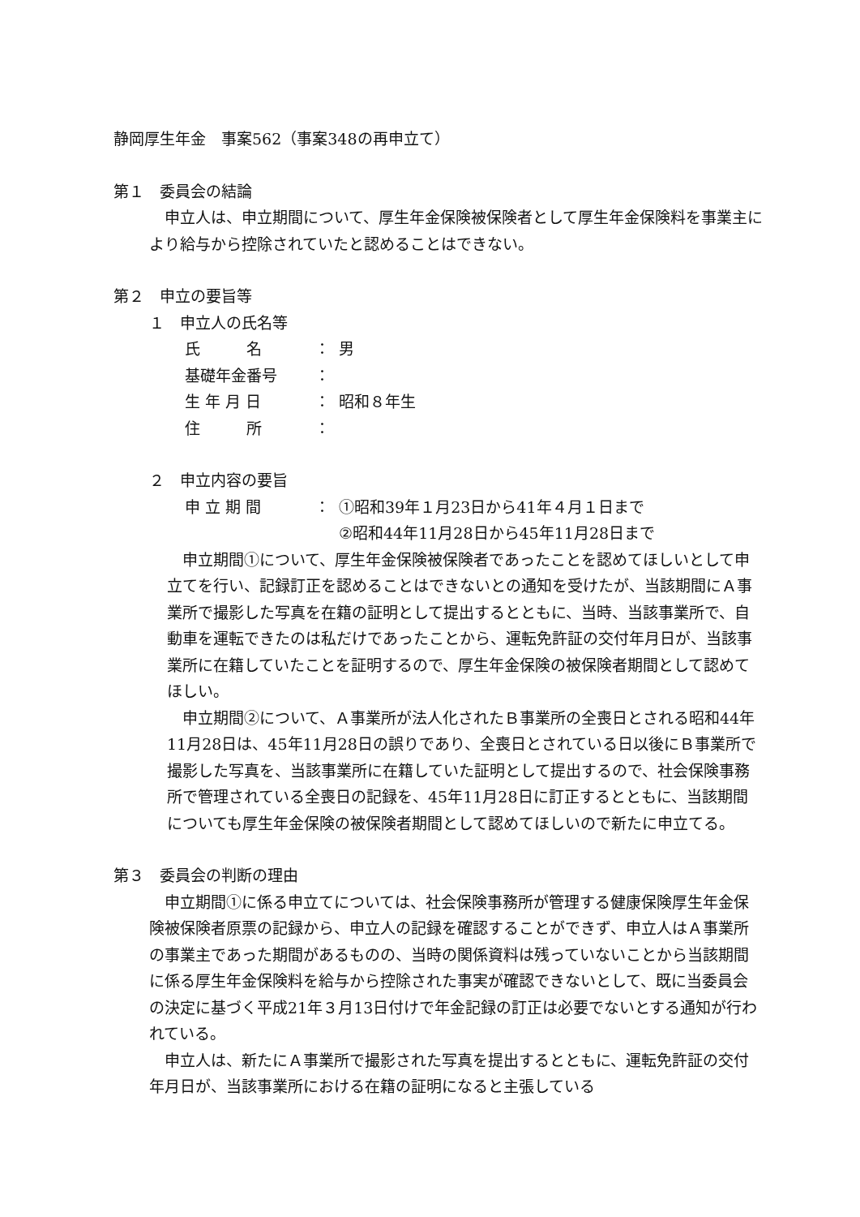静岡厚生年金　事案562（事案348の再申立て）
第１　委員会の結論
　申立人は、申立期間について、厚生年金保険被保険者として厚生年金保険料を事業主により給与から控除されていたと認めることはできない。
第２　申立の要旨等
１　申立人の氏名等
氏　　　名 ： 男
基礎年金番号 ：
生 年 月 日 ： 昭和８年生
住　　　所 ：
２　申立内容の要旨
申 立 期 間 ： ①昭和39年１月23日から41年４月１日まで
②昭和44年11月28日から45年11月28日まで
　申立期間①について、厚生年金保険被保険者であったことを認めてほしいとして申立てを行い、記録訂正を認めることはできないとの通知を受けたが、当該期間にＡ事業所で撮影した写真を在籍の証明として提出するとともに、当時、当該事業所で、自動車を運転できたのは私だけであったことから、運転免許証の交付年月日が、当該事業所に在籍していたことを証明するので、厚生年金保険の被保険者期間として認めてほしい。
　申立期間②について、Ａ事業所が法人化されたＢ事業所の全喪日とされる昭和44年11月28日は、45年11月28日の誤りであり、全喪日とされている日以後にＢ事業所で撮影した写真を、当該事業所に在籍していた証明として提出するので、社会保険事務所で管理されている全喪日の記録を、45年11月28日に訂正するとともに、当該期間についても厚生年金保険の被保険者期間として認めてほしいので新たに申立てる。
第３　委員会の判断の理由
　申立期間①に係る申立てについては、社会保険事務所が管理する健康保険厚生年金保険被保険者原票の記録から、申立人の記録を確認することができず、申立人はＡ事業所の事業主であった期間があるものの、当時の関係資料は残っていないことから当該期間に係る厚生年金保険料を給与から控除された事実が確認できないとして、既に当委員会の決定に基づく平成21年３月13日付けで年金記録の訂正は必要でないとする通知が行われている。
　申立人は、新たにＡ事業所で撮影された写真を提出するとともに、運転免許証の交付年月日が、当該事業所における在籍の証明になると主張している